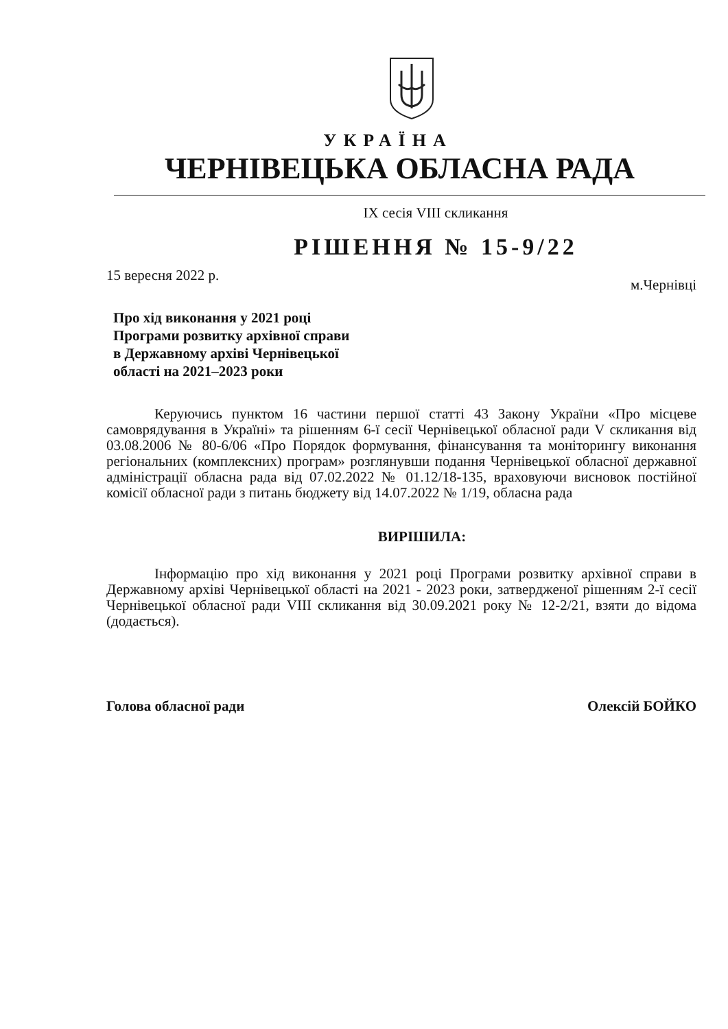УКРАЇНА
ЧЕРНІВЕЦЬКА ОБЛАСНА РАДА
IX сесія VIII скликання
РІШЕННЯ № 15-9/22
15 вересня 2022 р. м.Чернівці
Про хід виконання у 2021 році
Програми розвитку архівної справи
в Державному архіві Чернівецької
області на 2021–2023 роки
Керуючись пунктом 16 частини першої статті 43 Закону України «Про місцеве самоврядування в Україні» та рішенням 6-ї сесії Чернівецької обласної ради V скликання від 03.08.2006 № 80-6/06 «Про Порядок формування, фінансування та моніторингу виконання регіональних (комплексних) програм» розглянувши подання Чернівецької обласної державної адміністрації обласна рада від 07.02.2022 № 01.12/18-135, враховуючи висновок постійної комісії обласної ради з питань бюджету від 14.07.2022 № 1/19, обласна рада
ВИРІШИЛА:
Інформацію про хід виконання у 2021 році Програми розвитку архівної справи в Державному архіві Чернівецької області на 2021 - 2023 роки, затвердженої рішенням 2-ї сесії Чернівецької обласної ради VIII скликання від 30.09.2021 року № 12-2/21, взяти до відома (додається).
Голова обласної ради Олексій БОЙКО